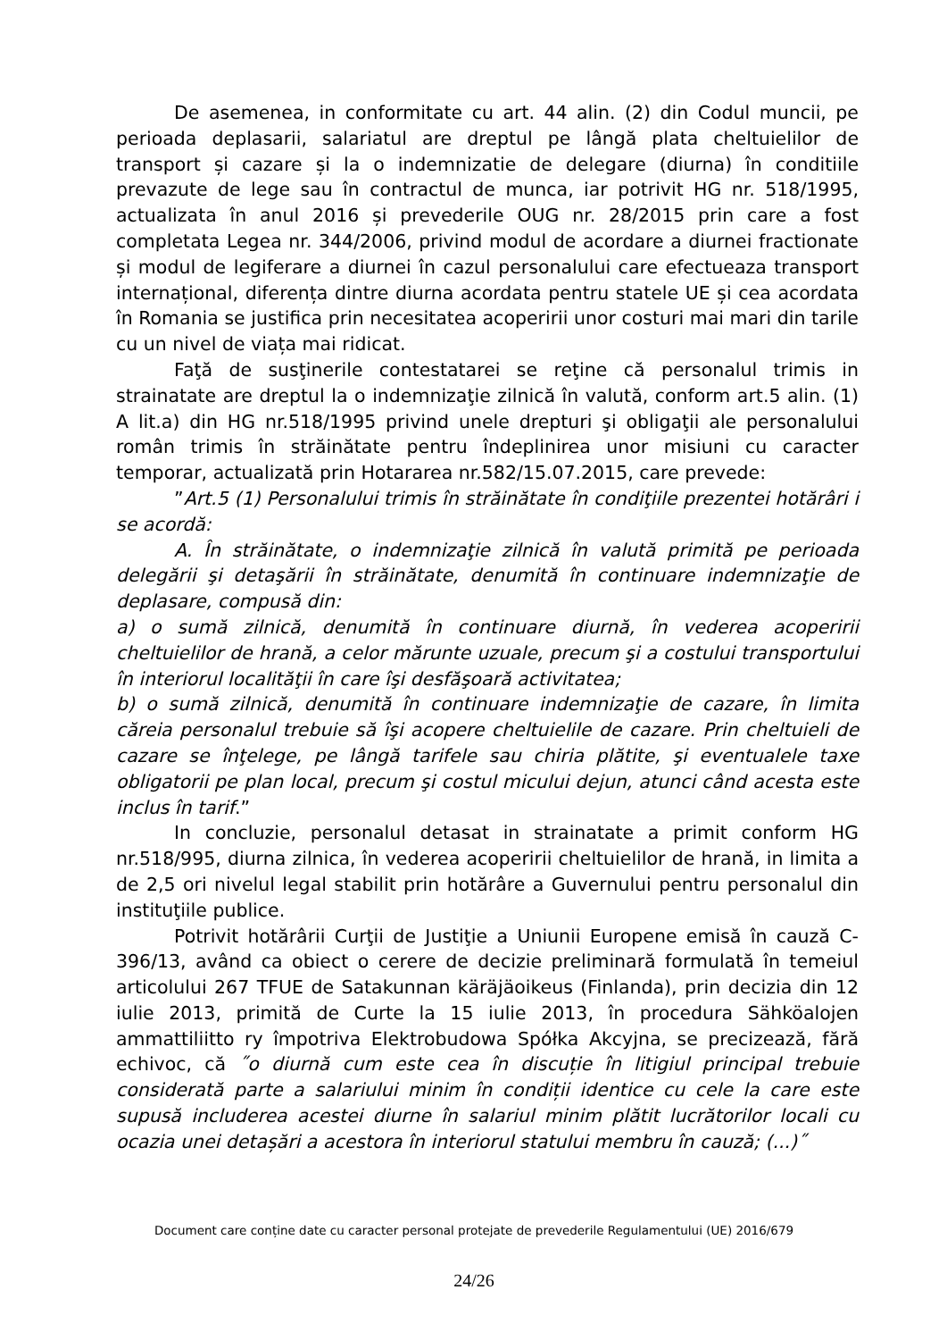De asemenea, in conformitate cu art. 44 alin. (2) din Codul muncii, pe perioada deplasarii, salariatul are dreptul pe lângă plata cheltuielilor de transport și cazare și la o indemnizatie de delegare (diurna) în conditiile prevazute de lege sau în contractul de munca, iar potrivit HG nr. 518/1995, actualizata în anul 2016 și prevederile OUG nr. 28/2015 prin care a fost completata Legea nr. 344/2006, privind modul de acordare a diurnei fractionate și modul de legiferare a diurnei în cazul personalului care efectueaza transport internațional, diferența dintre diurna acordata pentru statele UE și cea acordata în Romania se justifica prin necesitatea acoperirii unor costuri mai mari din tarile cu un nivel de viața mai ridicat.
Faţă de susţinerile contestatarei se reţine că personalul trimis in strainatate are dreptul la o indemnizaţie zilnică în valută, conform art.5 alin. (1) A lit.a) din HG nr.518/1995 privind unele drepturi şi obligaţii ale personalului român trimis în străinătate pentru îndeplinirea unor misiuni cu caracter temporar, actualizată prin Hotararea nr.582/15.07.2015, care prevede:
”Art.5 (1) Personalului trimis în străinătate în condiţiile prezentei hotărâri i se acordă:
A. În străinătate, o indemnizaţie zilnică în valută primită pe perioada delegării şi detaşării în străinătate, denumită în continuare indemnizaţie de deplasare, compusă din:
a) o sumă zilnică, denumită în continuare diurnă, în vederea acoperirii cheltuielilor de hrană, a celor mărunte uzuale, precum şi a costului transportului în interiorul localităţii în care îşi desfăşoară activitatea;
b) o sumă zilnică, denumită în continuare indemnizaţie de cazare, în limita căreia personalul trebuie să îşi acopere cheltuielile de cazare. Prin cheltuieli de cazare se înţelege, pe lângă tarifele sau chiria plătite, şi eventualele taxe obligatorii pe plan local, precum şi costul micului dejun, atunci când acesta este inclus în tarif.”
In concluzie, personalul detasat in strainatate a primit conform HG nr.518/995, diurna zilnica, în vederea acoperirii cheltuielilor de hrană, in limita a de 2,5 ori nivelul legal stabilit prin hotărâre a Guvernului pentru personalul din instituţiile publice.
Potrivit hotărârii Curţii de Justiţie a Uniunii Europene emisă în cauză C-396/13, având ca obiect o cerere de decizie preliminară formulată în temeiul articolului 267 TFUE de Satakunnan käräjäoikeus (Finlanda), prin decizia din 12 iulie 2013, primită de Curte la 15 iulie 2013, în procedura Sähköalojen ammattiliitto ry împotriva Elektrobudowa Spółka Akcyjna, se precizează, fără echivoc, că ˝o diurnă cum este cea în discuție în litigiul principal trebuie considerată parte a salariului minim în condiții identice cu cele la care este supusă includerea acestei diurne în salariul minim plătit lucrătorilor locali cu ocazia unei detașări a acestora în interiorul statului membru în cauză; (...)˝
Document care conține date cu caracter personal protejate de prevederile Regulamentului (UE) 2016/679
24/26